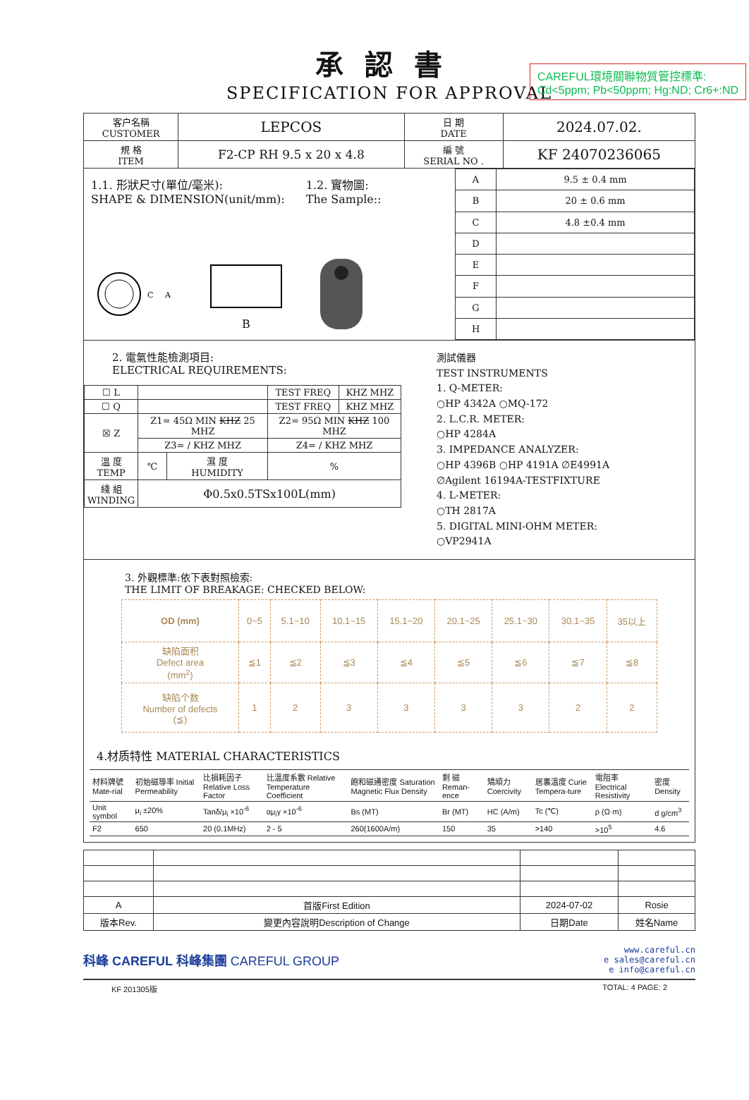CAREFUL環境關聯物質管控標準:
Cd<5ppm; Pb<50ppm; Hg:ND; Cr6+:ND
承認書
SPECIFICATION FOR APPROVAL
| 客户名稱 CUSTOMER | LEPCOS | 日 期 DATE | 2024.07.02. |
| 規 格 ITEM | F2-CP RH 9.5 x 20 x 4.8 | 編 號 SERIAL NO . | KF 24070236065 |
1.1. 形狀尺寸(單位/毫米):
SHAPE & DIMENSION(unit/mm):
1.2. 實物圖:
The Sample::
C
A
B
| A | 9.5 ± 0.4 mm |
| B | 20 ± 0.6 mm |
| C | 4.8 ±0.4 mm |
| D | |
| E | |
| F | |
| G | |
| H | |
2. 電氣性能檢測項目:
ELECTRICAL REQUIREMENTS:
| ☐ L | | | TEST FREQ | KHZ MHZ |
| ☐ Q | | | TEST FREQ | KHZ MHZ |
| ☒ Z | Z1= 45Ω MIN KHZ 25 MHZ | | Z2= 95Ω MIN KHZ 100 MHZ | |
| | Z3= / KHZ MHZ | | Z4= / KHZ MHZ | |
| 溫 度 TEMP | ℃ | 濕 度 HUMIDITY | % | |
| 綫 組 WINDING | Φ0.5x0.5TSx100L(mm) | | | |
測試儀器
TEST INSTRUMENTS
1. Q-METER:
○HP 4342A ○MQ-172
2. L.C.R. METER:
○HP 4284A
3. IMPEDANCE ANALYZER:
○HP 4396B ○HP 4191A ∅E4991A
∅Agilent 16194A-TESTFIXTURE
4. L-METER:
○TH 2817A
5. DIGITAL MINI-OHM METER:
○VP2941A
3. 外觀標準:依下表對照檢索:
THE LIMIT OF BREAKAGE: CHECKED BELOW:
| OD (mm) | 0~5 | 5.1~10 | 10.1~15 | 15.1~20 | 20.1~25 | 25.1~30 | 30.1~35 | 35以上 |
| 缺陷面积 Defect area (mm<sup>2</sup>) | ≦1 | ≦2 | ≦3 | ≦4 | ≦5 | ≦6 | ≦7 | ≦8 |
| 缺陷个数 Number of defects (≦) | 1 | 2 | 3 | 3 | 3 | 3 | 2 | 2 |
4.材质特性 MATERIAL CHARACTERISTICS
| 材料牌號 Mate-rial | 初始磁導率 Initial Permeability | 比損耗因子 Relative Loss Factor | 比溫度系數 Relative Temperature Coefficient | 飽和磁通密度 Saturation Magnetic Flux Density | 剩 磁 Reman-ence | 矯頑力 Coercivity | 居裏溫度 Curie Tempera-ture | 電阻率 Electrical Resistivity | 密度 Density |
| Unit symbol | μ<sub>i</sub> ±20% | Tanδ/μ<sub>i</sub> ×10<sup>-6</sup> | αμ<sub>i</sub>γ ×10<sup>-6</sup> | Bs (MT) | Br (MT) | HC (A/m) | Tc (℃) | ρ (Ω·m) | d g/cm<sup>3</sup> |
| F2 | 650 | 20 (0.1MHz) | 2 - 5 | 260(1600A/m) | 150 | 35 | >140 | >10<sup>5</sup> | 4.6 |
| A | 首版First Edition | 2024-07-02 | Rosie |
| 版本Rev. | 變更內容說明Description of Change | 日期Date | 姓名Name |
科峰 CAREFUL 科峰集團 CAREFUL GROUP
www.careful.cn
e sales@careful.cn
e info@careful.cn
KF 201305版 TOTAL: 4 PAGE: 2